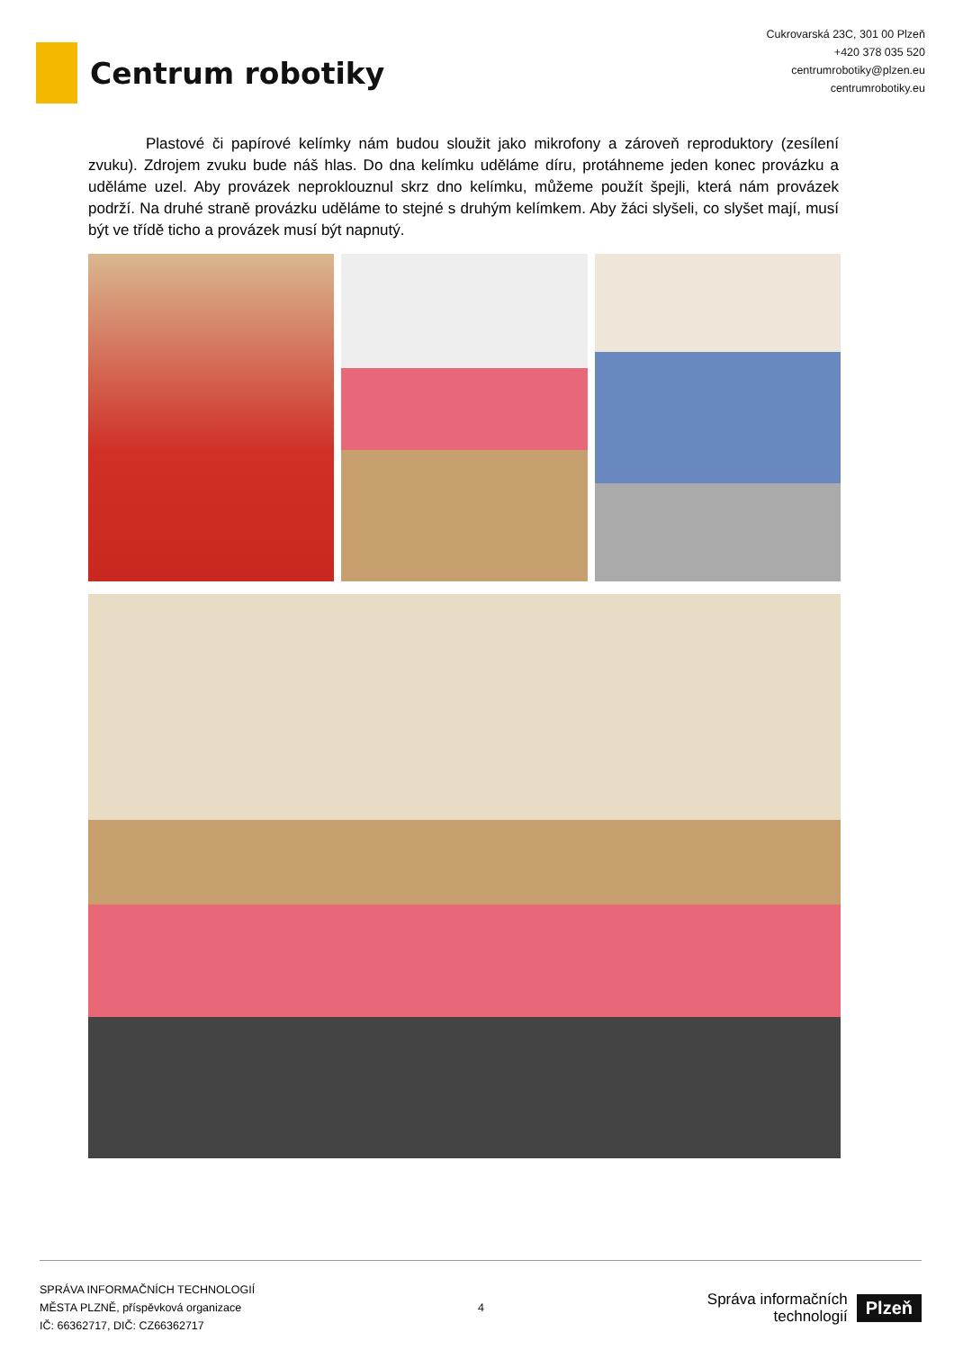Centrum robotiky
Cukrovarská 23C, 301 00 Plzeň
+420 378 035 520
centrumrobotiky@plzen.eu
centrumrobotiky.eu
Plastové či papírové kelímky nám budou sloužit jako mikrofony a zároveň reproduktory (zesílení zvuku). Zdrojem zvuku bude náš hlas. Do dna kelímku uděláme díru, protáhneme jeden konec provázku a uděláme uzel. Aby provázek neproklouznul skrz dno kelímku, můžeme použít špejli, která nám provázek podrží. Na druhé straně provázku uděláme to stejné s druhým kelímkem. Aby žáci slyšeli, co slyšet mají, musí být ve třídě ticho a provázek musí být napnutý.
SPRÁVA INFORMAČNÍCH TECHNOLOGIÍ
MĚSTA PLZNĚ, příspěvková organizace
IČ: 66362717, DIČ: CZ66362717
4
Správa informačních
technologií
Plzeň